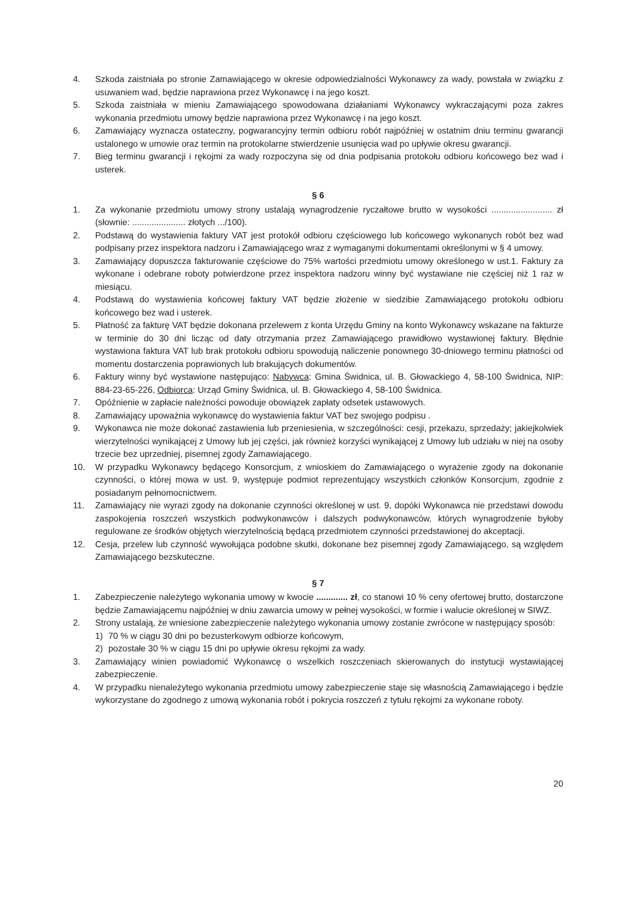4. Szkoda zaistniała po stronie Zamawiającego w okresie odpowiedzialności Wykonawcy za wady, powstała w związku z usuwaniem wad, będzie naprawiona przez Wykonawcę i na jego koszt.
5. Szkoda zaistniała w mieniu Zamawiającego spowodowana działaniami Wykonawcy wykraczającymi poza zakres wykonania przedmiotu umowy będzie naprawiona przez Wykonawcę i na jego koszt.
6. Zamawiający wyznacza ostateczny, pogwarancyjny termin odbioru robót najpóźniej w ostatnim dniu terminu gwarancji ustalonego w umowie oraz termin na protokolarne stwierdzenie usunięcia wad po upływie okresu gwarancji.
7. Bieg terminu gwarancji i rękojmi za wady rozpoczyna się od dnia podpisania protokołu odbioru końcowego bez wad i usterek.
§ 6
1. Za wykonanie przedmiotu umowy strony ustalają wynagrodzenie ryczałtowe brutto w wysokości ......................... zł (słownie: ...................... złotych .../100).
2. Podstawą do wystawienia faktury VAT jest protokół odbioru częściowego lub końcowego wykonanych robót bez wad podpisany przez inspektora nadzoru i Zamawiającego wraz z wymaganymi dokumentami określonymi w § 4 umowy.
3. Zamawiający dopuszcza fakturowanie częściowe do 75% wartości przedmiotu umowy określonego w ust.1. Faktury za wykonane i odebrane roboty potwierdzone przez inspektora nadzoru winny być wystawiane nie częściej niż 1 raz w miesiącu.
4. Podstawą do wystawienia końcowej faktury VAT będzie złożenie w siedzibie Zamawiającego protokołu odbioru końcowego bez wad i usterek.
5. Płatność za fakturę VAT będzie dokonana przelewem z konta Urzędu Gminy na konto Wykonawcy wskazane na fakturze w terminie do 30 dni licząc od daty otrzymania przez Zamawiającego prawidłowo wystawionej faktury. Błędnie wystawiona faktura VAT lub brak protokołu odbioru spowodują naliczenie ponownego 30-dniowego terminu płatności od momentu dostarczenia poprawionych lub brakujących dokumentów.
6. Faktury winny być wystawione następująco: Nabywca: Gmina Świdnica, ul. B. Głowackiego 4, 58-100 Świdnica, NIP: 884-23-65-226, Odbiorca: Urząd Gminy Świdnica, ul. B. Głowackiego 4, 58-100 Świdnica.
7. Opóźnienie w zapłacie należności powoduje obowiązek zapłaty odsetek ustawowych.
8. Zamawiający upoważnia wykonawcę do wystawienia faktur VAT bez swojego podpisu .
9. Wykonawca nie może dokonać zastawienia lub przeniesienia, w szczególności: cesji, przekazu, sprzedaży; jakiejkolwiek wierzytelności wynikającej z Umowy lub jej części, jak również korzyści wynikającej z Umowy lub udziału w niej na osoby trzecie bez uprzedniej, pisemnej zgody Zamawiającego.
10. W przypadku Wykonawcy będącego Konsorcjum, z wnioskiem do Zamawiającego o wyrażenie zgody na dokonanie czynności, o której mowa w ust. 9, występuje podmiot reprezentujący wszystkich członków Konsorcjum, zgodnie z posiadanym pełnomocnictwem.
11. Zamawiający nie wyrazi zgody na dokonanie czynności określonej w ust. 9, dopóki Wykonawca nie przedstawi dowodu zaspokojenia roszczeń wszystkich podwykonawców i dalszych podwykonawców, których wynagrodzenie byłoby regulowane ze środków objętych wierzytelnością będącą przedmiotem czynności przedstawionej do akceptacji.
12. Cesja, przelew lub czynność wywołująca podobne skutki, dokonane bez pisemnej zgody Zamawiającego, są względem Zamawiającego bezskuteczne.
§ 7
1. Zabezpieczenie należytego wykonania umowy w kwocie ............. zł, co stanowi 10 % ceny ofertowej brutto, dostarczone będzie Zamawiającemu najpóźniej w dniu zawarcia umowy w pełnej wysokości, w formie i walucie określonej w SIWZ.
2. Strony ustalają, że wniesione zabezpieczenie należytego wykonania umowy zostanie zwrócone w następujący sposób:
1) 70 % w ciągu 30 dni po bezusterkowym odbiorze końcowym,
2) pozostałe 30 % w ciągu 15 dni po upływie okresu rękojmi za wady.
3. Zamawiający winien powiadomić Wykonawcę o wszelkich roszczeniach skierowanych do instytucji wystawiającej zabezpieczenie.
4. W przypadku nienależytego wykonania przedmiotu umowy zabezpieczenie staje się własnością Zamawiającego i będzie wykorzystane do zgodnego z umową wykonania robót i pokrycia roszczeń z tytułu rękojmi za wykonane roboty.
20